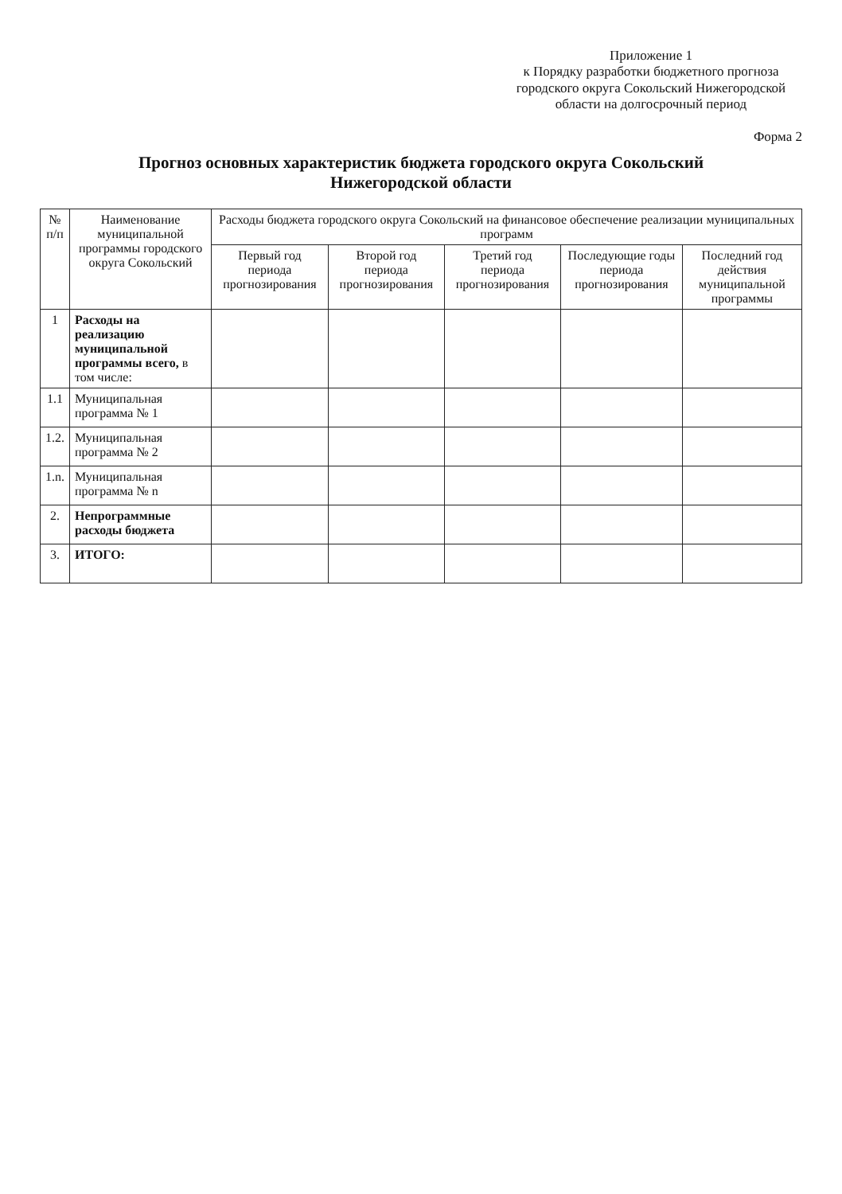Приложение 1
к Порядку разработки бюджетного прогноза городского округа Сокольский Нижегородской области на долгосрочный период
Форма 2
Прогноз основных характеристик бюджета городского округа Сокольский
Нижегородской области
| № п/п | Наименование муниципальной программы городского округа Сокольский | Расходы бюджета городского округа Сокольский на финансовое обеспечение реализации муниципальных программ | | | | |
| --- | --- | --- | --- | --- | --- | --- |
| | | Первый год периода прогнозирования | Второй год периода прогнозирования | Третий год периода прогнозирования | Последующие годы периода прогнозирования | Последний год действия муниципальной программы |
| 1 | Расходы на реализацию муниципальной программы всего, в том числе: | | | | | |
| 1.1 | Муниципальная программа № 1 | | | | | |
| 1.2. | Муниципальная программа № 2 | | | | | |
| 1.n. | Муниципальная программа № n | | | | | |
| 2. | Непрограммные расходы бюджета | | | | | |
| 3. | ИТОГО: | | | | | |